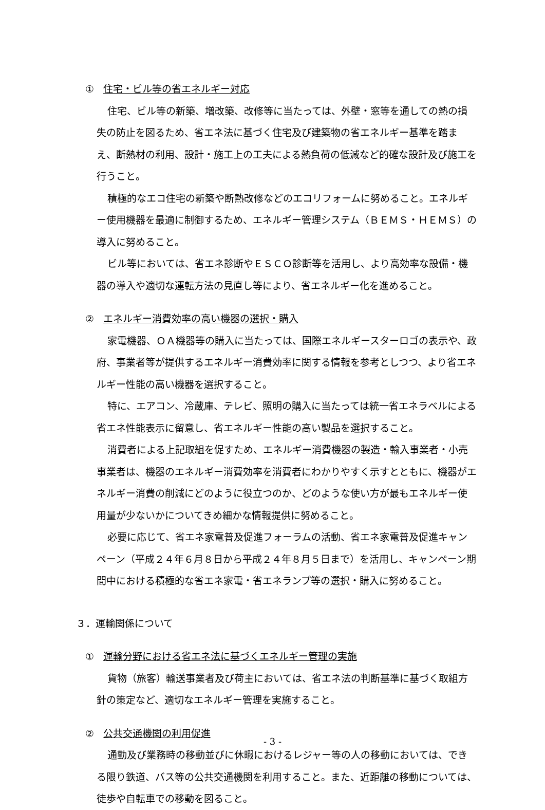① 住宅・ビル等の省エネルギー対応
住宅、ビル等の新築、増改築、改修等に当たっては、外壁・窓等を通しての熱の損失の防止を図るため、省エネ法に基づく住宅及び建築物の省エネルギー基準を踏まえ、断熱材の利用、設計・施工上の工夫による熱負荷の低減など的確な設計及び施工を行うこと。
積極的なエコ住宅の新築や断熱改修などのエコリフォームに努めること。エネルギー使用機器を最適に制御するため、エネルギー管理システム（ＢＥＭＳ・ＨＥＭＳ）の導入に努めること。
ビル等においては、省エネ診断やＥＳＣＯ診断等を活用し、より高効率な設備・機器の導入や適切な運転方法の見直し等により、省エネルギー化を進めること。
② エネルギー消費効率の高い機器の選択・購入
家電機器、ＯＡ機器等の購入に当たっては、国際エネルギースターロゴの表示や、政府、事業者等が提供するエネルギー消費効率に関する情報を参考としつつ、より省エネルギー性能の高い機器を選択すること。
特に、エアコン、冷蔵庫、テレビ、照明の購入に当たっては統一省エネラベルによる省エネ性能表示に留意し、省エネルギー性能の高い製品を選択すること。
消費者による上記取組を促すため、エネルギー消費機器の製造・輸入事業者・小売事業者は、機器のエネルギー消費効率を消費者にわかりやすく示すとともに、機器がエネルギー消費の削減にどのように役立つのか、どのような使い方が最もエネルギー使用量が少ないかについてきめ細かな情報提供に努めること。
必要に応じて、省エネ家電普及促進フォーラムの活動、省エネ家電普及促進キャンペーン（平成２４年６月８日から平成２４年８月５日まで）を活用し、キャンペーン期間中における積極的な省エネ家電・省エネランプ等の選択・購入に努めること。
３．運輸関係について
① 運輸分野における省エネ法に基づくエネルギー管理の実施
貨物（旅客）輸送事業者及び荷主においては、省エネ法の判断基準に基づく取組方針の策定など、適切なエネルギー管理を実施すること。
② 公共交通機関の利用促進
通勤及び業務時の移動並びに休暇におけるレジャー等の人の移動においては、できる限り鉄道、バス等の公共交通機関を利用すること。また、近距離の移動については、徒歩や自転車での移動を図ること。
- 3 -